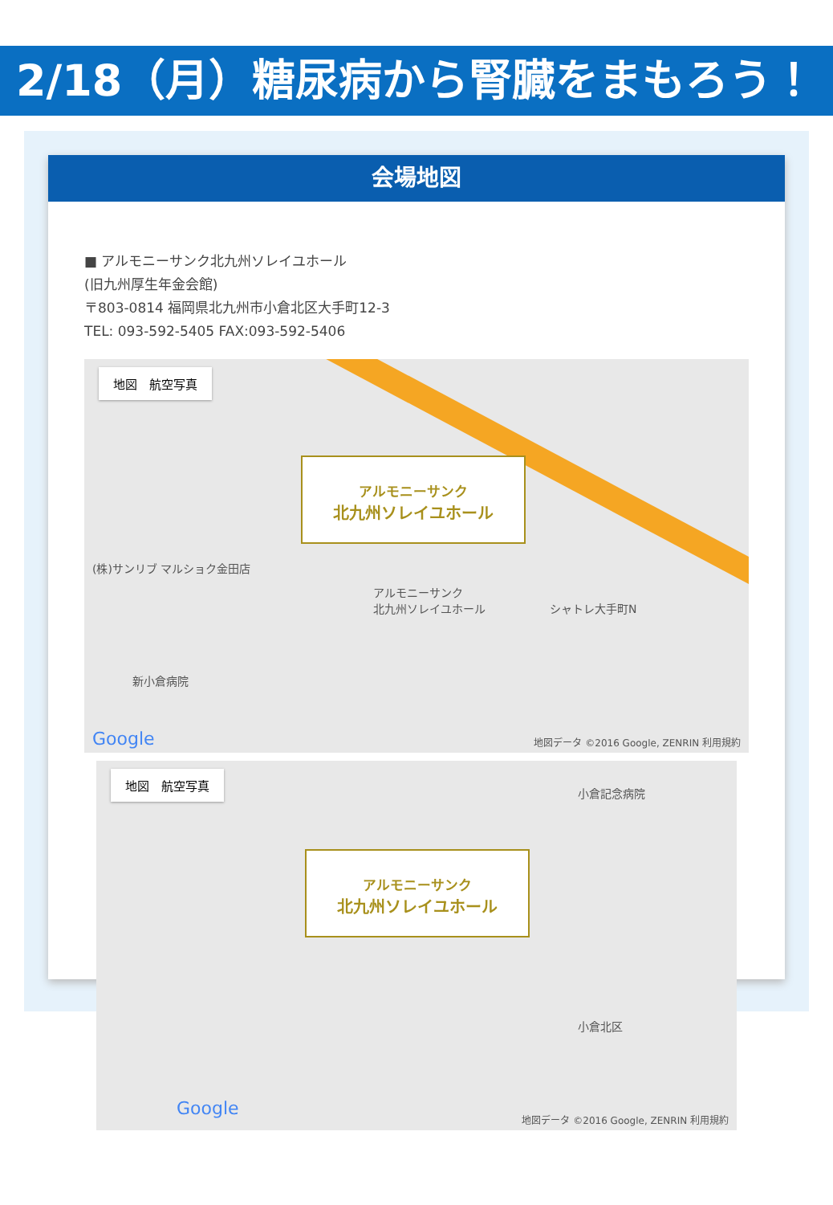2/18（月）糖尿病から腎臓をまもろう！
会場地図
■ アルモニーサンク北九州ソレイユホール
(旧九州厚生年金会館)
〒803-0814 福岡県北九州市小倉北区大手町12-3
TEL: 093-592-5405 FAX:093-592-5406
地図　航空写真
アルモニーサンク
北九州ソレイユホール
アルモニーサンク
北九州ソレイユホール
(株)サンリブ マルショク金田店
新小倉病院
シャトレ大手町N
Google
地図データ ©2016 Google, ZENRIN 利用規約
地図　航空写真
アルモニーサンク
北九州ソレイユホール
小倉記念病院
小倉北区
Google
地図データ ©2016 Google, ZENRIN 利用規約